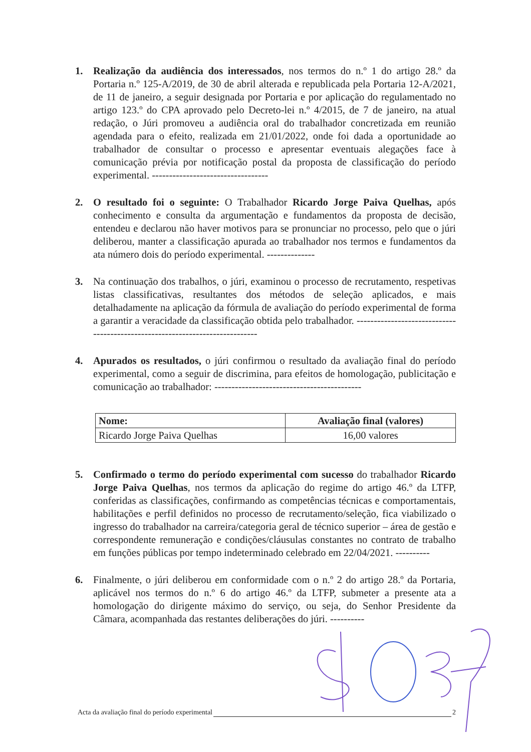1. Realização da audiência dos interessados, nos termos do n.º 1 do artigo 28.º da Portaria n.º 125-A/2019, de 30 de abril alterada e republicada pela Portaria 12-A/2021, de 11 de janeiro, a seguir designada por Portaria e por aplicação do regulamentado no artigo 123.º do CPA aprovado pelo Decreto-lei n.º 4/2015, de 7 de janeiro, na atual redação, o Júri promoveu a audiência oral do trabalhador concretizada em reunião agendada para o efeito, realizada em 21/01/2022, onde foi dada a oportunidade ao trabalhador de consultar o processo e apresentar eventuais alegações face à comunicação prévia por notificação postal da proposta de classificação do período experimental. ----------------------------------
2. O resultado foi o seguinte: O Trabalhador Ricardo Jorge Paiva Quelhas, após conhecimento e consulta da argumentação e fundamentos da proposta de decisão, entendeu e declarou não haver motivos para se pronunciar no processo, pelo que o júri deliberou, manter a classificação apurada ao trabalhador nos termos e fundamentos da ata número dois do período experimental. --------------
3. Na continuação dos trabalhos, o júri, examinou o processo de recrutamento, respetivas listas classificativas, resultantes dos métodos de seleção aplicados, e mais detalhadamente na aplicação da fórmula de avaliação do período experimental de forma a garantir a veracidade da classificação obtida pelo trabalhador. -----------------------------------------------------------------------------
4. Apurados os resultados, o júri confirmou o resultado da avaliação final do período experimental, como a seguir de discrimina, para efeitos de homologação, publicitação e comunicação ao trabalhador: -------------------------------------------
| Nome: | Avaliação final (valores) |
| --- | --- |
| Ricardo Jorge Paiva Quelhas | 16,00 valores |
5. Confirmado o termo do período experimental com sucesso do trabalhador Ricardo Jorge Paiva Quelhas, nos termos da aplicação do regime do artigo 46.º da LTFP, conferidas as classificações, confirmando as competências técnicas e comportamentais, habilitações e perfil definidos no processo de recrutamento/seleção, fica viabilizado o ingresso do trabalhador na carreira/categoria geral de técnico superior – área de gestão e correspondente remuneração e condições/cláusulas constantes no contrato de trabalho em funções públicas por tempo indeterminado celebrado em 22/04/2021. ----------
6. Finalmente, o júri deliberou em conformidade com o n.º 2 do artigo 28.º da Portaria, aplicável nos termos do n.º 6 do artigo 46.º da LTFP, submeter a presente ata a homologação do dirigente máximo do serviço, ou seja, do Senhor Presidente da Câmara, acompanhada das restantes deliberações do júri. ----------
Acta da avaliação final do período experimental 2